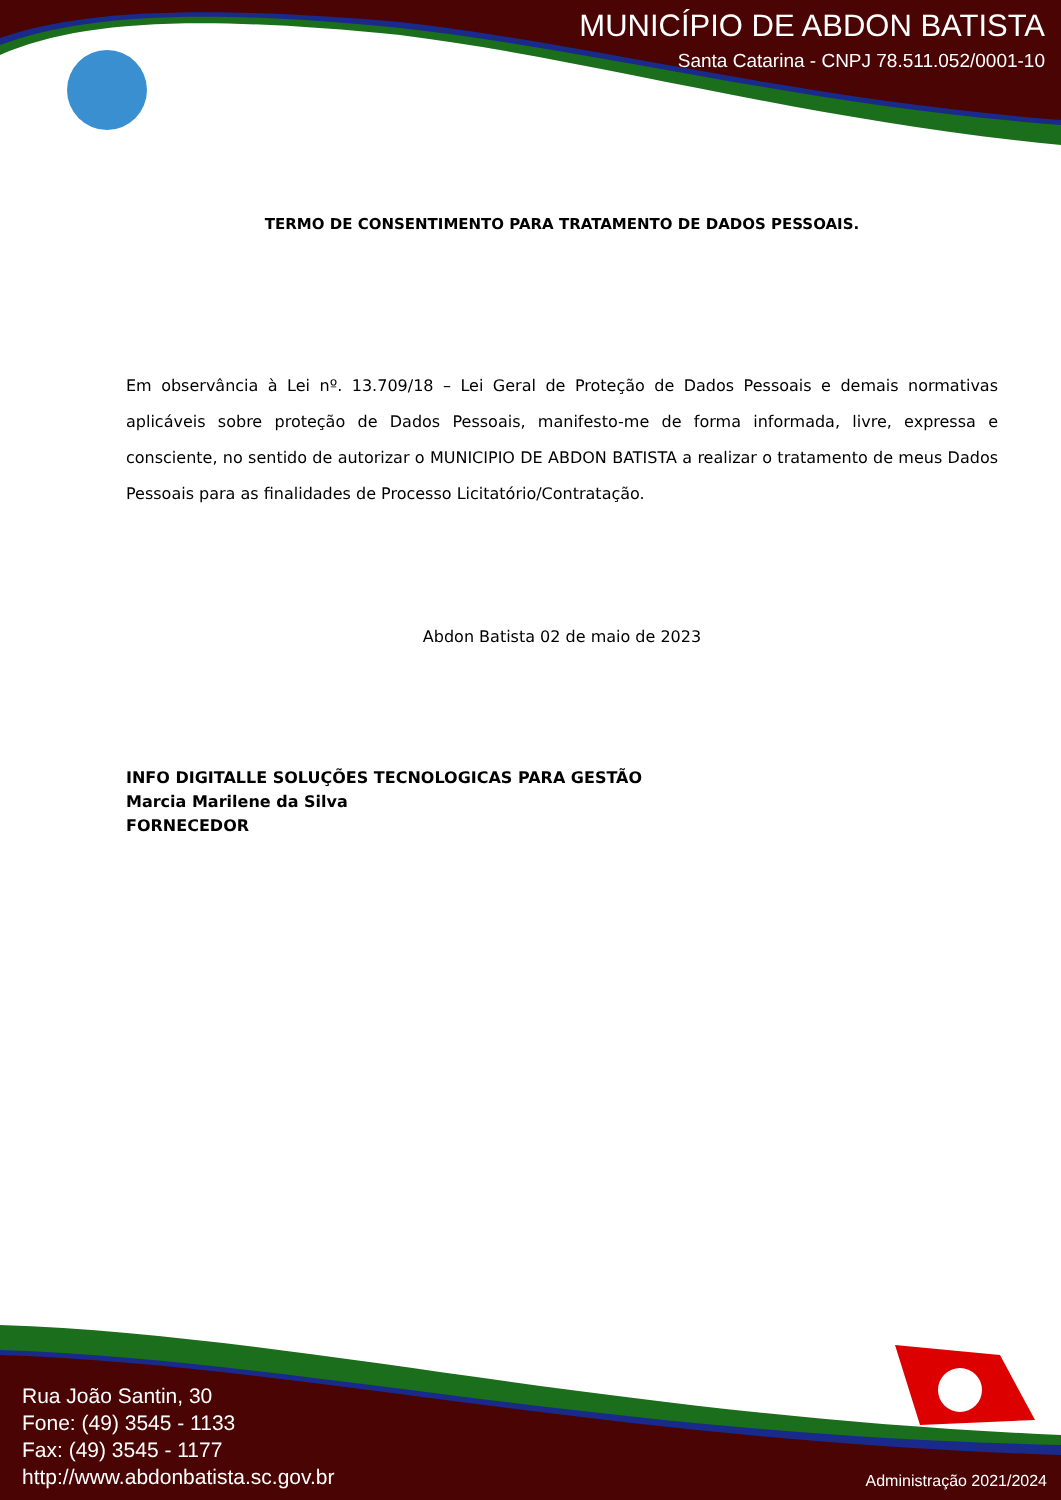MUNICÍPIO DE ABDON BATISTA
Santa Catarina - CNPJ 78.511.052/0001-10
TERMO DE CONSENTIMENTO PARA TRATAMENTO DE DADOS PESSOAIS.
Em observância à Lei nº. 13.709/18 – Lei Geral de Proteção de Dados Pessoais e demais normativas aplicáveis sobre proteção de Dados Pessoais, manifesto-me de forma informada, livre, expressa e consciente, no sentido de autorizar o MUNICIPIO DE ABDON BATISTA a realizar o tratamento de meus Dados Pessoais para as finalidades de Processo Licitatório/Contratação.
Abdon Batista 02 de maio de 2023
INFO DIGITALLE SOLUÇÕES TECNOLOGICAS PARA GESTÃO
Marcia Marilene da Silva
FORNECEDOR
Rua João Santin, 30
Fone: (49) 3545 - 1133
Fax: (49) 3545 - 1177
http://www.abdonbatista.sc.gov.br
Administração 2021/2024